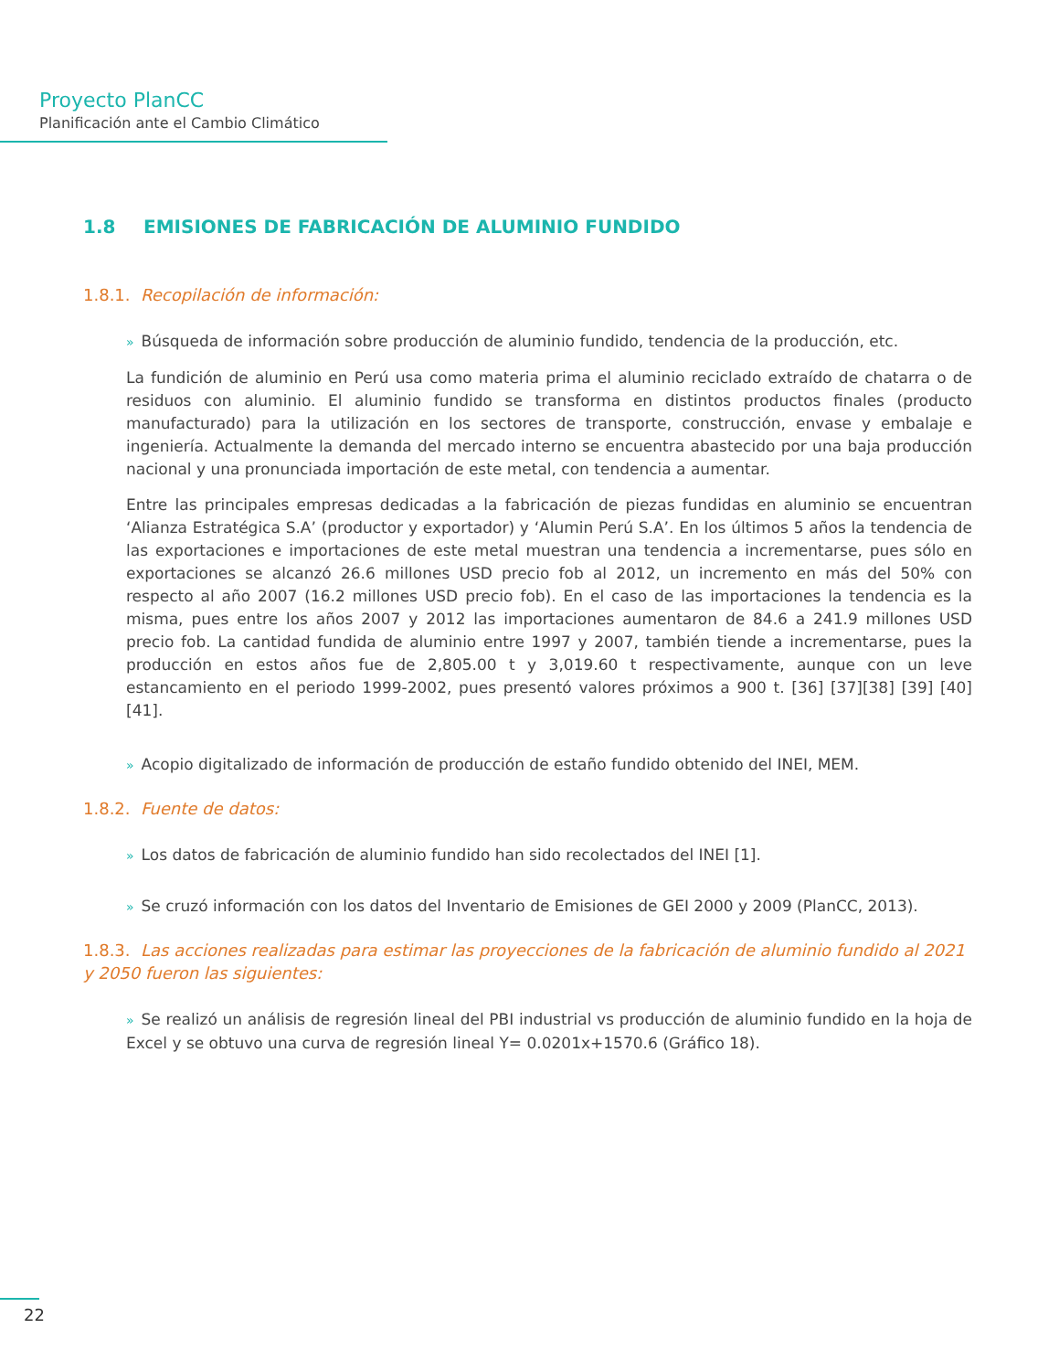Proyecto PlanCC
Planificación ante el Cambio Climático
1.8 EMISIONES DE FABRICACIÓN DE ALUMINIO FUNDIDO
1.8.1. Recopilación de información:
» Búsqueda de información sobre producción de aluminio fundido, tendencia de la producción, etc.
La fundición de aluminio en Perú usa como materia prima el aluminio reciclado extraído de chatarra o de residuos con aluminio. El aluminio fundido se transforma en distintos productos finales (producto manufacturado) para la utilización en los sectores de transporte, construcción, envase y embalaje e ingeniería. Actualmente la demanda del mercado interno se encuentra abastecido por una baja producción nacional y una pronunciada importación de este metal, con tendencia a aumentar.
Entre las principales empresas dedicadas a la fabricación de piezas fundidas en aluminio se encuentran ‘Alianza Estratégica S.A’ (productor y exportador) y ‘Alumin Perú S.A’. En los últimos 5 años la tendencia de las exportaciones e importaciones de este metal muestran una tendencia a incrementarse, pues sólo en exportaciones se alcanzó 26.6 millones USD precio fob al 2012, un incremento en más del 50% con respecto al año 2007 (16.2 millones USD precio fob). En el caso de las importaciones la tendencia es la misma, pues entre los años 2007 y 2012 las importaciones aumentaron de 84.6 a 241.9 millones USD precio fob. La cantidad fundida de aluminio entre 1997 y 2007, también tiende a incrementarse, pues la producción en estos años fue de 2,805.00 t y 3,019.60 t respectivamente, aunque con un leve estancamiento en el periodo 1999-2002, pues presentó valores próximos a 900 t. [36] [37][38] [39] [40] [41].
» Acopio digitalizado de información de producción de estaño fundido obtenido del INEI, MEM.
1.8.2. Fuente de datos:
» Los datos de fabricación de aluminio fundido han sido recolectados del INEI [1].
» Se cruzó información con los datos del Inventario de Emisiones de GEI 2000 y 2009 (PlanCC, 2013).
1.8.3. Las acciones realizadas para estimar las proyecciones de la fabricación de aluminio fundido al 2021 y 2050 fueron las siguientes:
» Se realizó un análisis de regresión lineal del PBI industrial vs producción de aluminio fundido en la hoja de Excel y se obtuvo una curva de regresión lineal Y= 0.0201x+1570.6 (Gráfico 18).
22